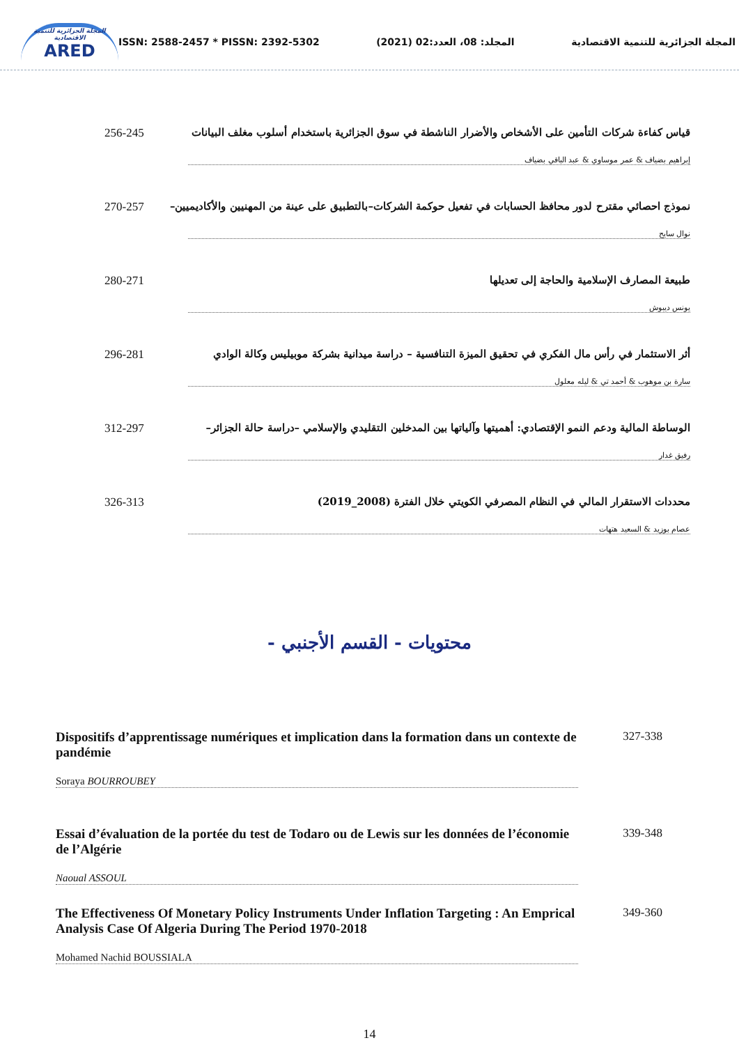المجلة الجزائرية للتنمية الاقتصادية
ARED
ISSN: 2588-2457 * PISSN: 2392-5302
المجلد: 08، العدد:02 (2021)
المجلة الجزائرية للتنمية الاقتصادية
256-245 قياس كفاءة شركات التأمين على الأشخاص والأضرار الناشطة في سوق الجزائرية باستخدام أسلوب مغلف البيانات
إبراهيم بضياف & عمر موساوي & عبد الباقي بضياف
270-257 نموذج احصائي مقترح لدور محافظ الحسابات في تفعيل حوكمة الشركات–بالتطبيق على عينة من المهنيين والأكاديميين–
نوال سايح
280-271 طبيعة المصارف الإسلامية والحاجة إلى تعديلها
يونس ديبوش
296-281 أثر الاستثمار في رأس مال الفكري في تحقيق الميزة التنافسية – دراسة ميدانية بشركة موبيليس وكالة الوادي
سارة بن موهوب & أحمد تي & ليله معلول
312-297 الوساطة المالية ودعم النمو الإقتصادي: أهميتها وآلياتها بين المدخلين التقليدي والإسلامي –دراسة حالة الجزائر–
رفيق غدار
326-313 محددات الاستقرار المالي في النظام المصرفي الكويتي خلال الفترة (2008_2019)
عصام بوزيد & السعيد هتهات
محتويات - القسم الأجنبي -
Dispositifs d’apprentissage numériques et implication dans la formation dans un contexte de pandémie 327-338
Soraya BOURROUBEY
Essai d’évaluation de la portée du test de Todaro ou de Lewis sur les données de l’économie de l’Algérie 339-348
Naoual ASSOUL
The Effectiveness Of Monetary Policy Instruments Under Inflation Targeting : An Emprical Analysis Case Of Algeria During The Period 1970-2018 349-360
Mohamed Nachid BOUSSIALA
14